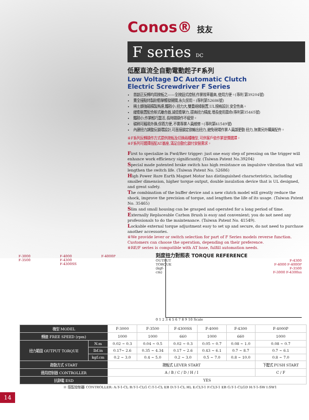Conos® 技友
F series DC
低壓直流全自動電動起子F系列
Low Voltage DC Automatic Clutch
Electric Screwdriver F Series
首創正反轉均用按板之——全按鈕式控制,作業效率最高,使用方便。(專利 第39204號)
貫全接點特製耐衝擊觸發開關,永久保用。(專利第52686號)
稀土鋼強磁精製馬達,體積小,扭力大,雙重絕緣裝置,UL規格設計,安全性高。
緩衝裝置配合新式離合器,減低衝擊力,提高扭力精度,增長使用壽命(專利第35465號)
體積小,作業輕巧靈活,長時間操作不疲勞。
碳刷可藉易外換,保養方便,不需專業人員維修。(專利第41549號)
內建扭力調整反鎖環設計,可直接鎖定欲輸出扭力,避免現場作業人員誤更動 扭力,無需另外購買配件。
※F系列反轉操作方式提供按板及切換兩種機型,可供客戶依作業習慣選擇。
※F系列可選擇搭配AT基座,滿足自動化鎖付安裝需求。
First to specialize in Fwd/Rev trigger: just one easy step of pressing on the trigger will enhance work efficiency significantly. (Taiwan Patent No.39204)
Special made patented brake switch has high resistance on impulsive vibration that will lengthen the switch life. (Taiwan Patent No. 52686)
High Power Rare Earth Magnet Motor has distinguished characteristics, including smaller dimension, higher torque output, double insulation device that is UL designed, and great safety.
The combination of the buffer device and a new clutch model will greatly reduce the shock, improve the precision of torque, and lengthen the life of its usage. (Taiwan Patent No. 35465)
Slim and small housing can be grasped and operated for a long period of time.
Externally Replaceable Carbon Brush is easy and convenient; you do not need any professionals to do the maintenance. (Taiwan Patent No. 41549).
Lockable external torque adjustment easy to set up and secure, do not need to purchase another accessories.
※We provide lever or switch selection for part of F Series models reverse function. Customers can choose the operation, depending on their preference.
※RE/F series is compatible with AT base, fulfill automation needs.
F-3000
F-3500
F-4000
F-4300
F-4300SS
F-4000P
刻度扭力對照表 TORQUE REFERENCE
OUTPUT TORQUE (kgf-cm)
F-4300
F-4000 F-4000P
F-3500
F-3000 F-4300ss
0 1 2 3 4 5 6 7 8 9 10 Scale
| 機型 MODEL | | F-3000 | F-3500 | F-4300SS | F-4000 | F-4300 | F-4000P |
| 轉速 FREE SPEED (rpm) | | 1000 | 1000 | 660 | 1000 | 660 | 1000 |
| 扭力範圍 OUTPUT TORQUE | N.m | 0.02 ~ 0.3 | 0.04 ~ 0.5 | 0.02 ~ 0.3 | 0.05 ~ 0.7 | 0.08 ~ 1.0 | 0.08 ~ 0.7 |
| | lbf.in | 0.17~ 2.6 | 0.35 ~ 4.34 | 0.17 ~ 2.6 | 0.43 ~ 6.1 | 0.7 ~ 8.7 | 0.7 ~ 6.1 |
| | kgf.cm | 0.2 ~ 3.0 | 0.4 ~ 5.0 | 0.2 ~ 3.0 | 0.5 ~ 7.0 | 0.8 ~ 10.0 | 0.8 ~ 7.0 |
| 啟動方式 START | | 按板式 LEVER START | | | | | 下壓式 PUSH START |
| 適用控制器 CONTROLLER | | A / B / C / D / H / I | | | | | C / F |
| 抗靜電 ESD | | YES | | | | | |
※ 搭配控制器 CONTROLLER: A:T-1-CL B:T-1-CLG C:T-1-CL EB D:T-1-CL HL E:CLT-1 F:CLT-1 EB G:T-1-CLGD H:T-1-SW I:SW1
14